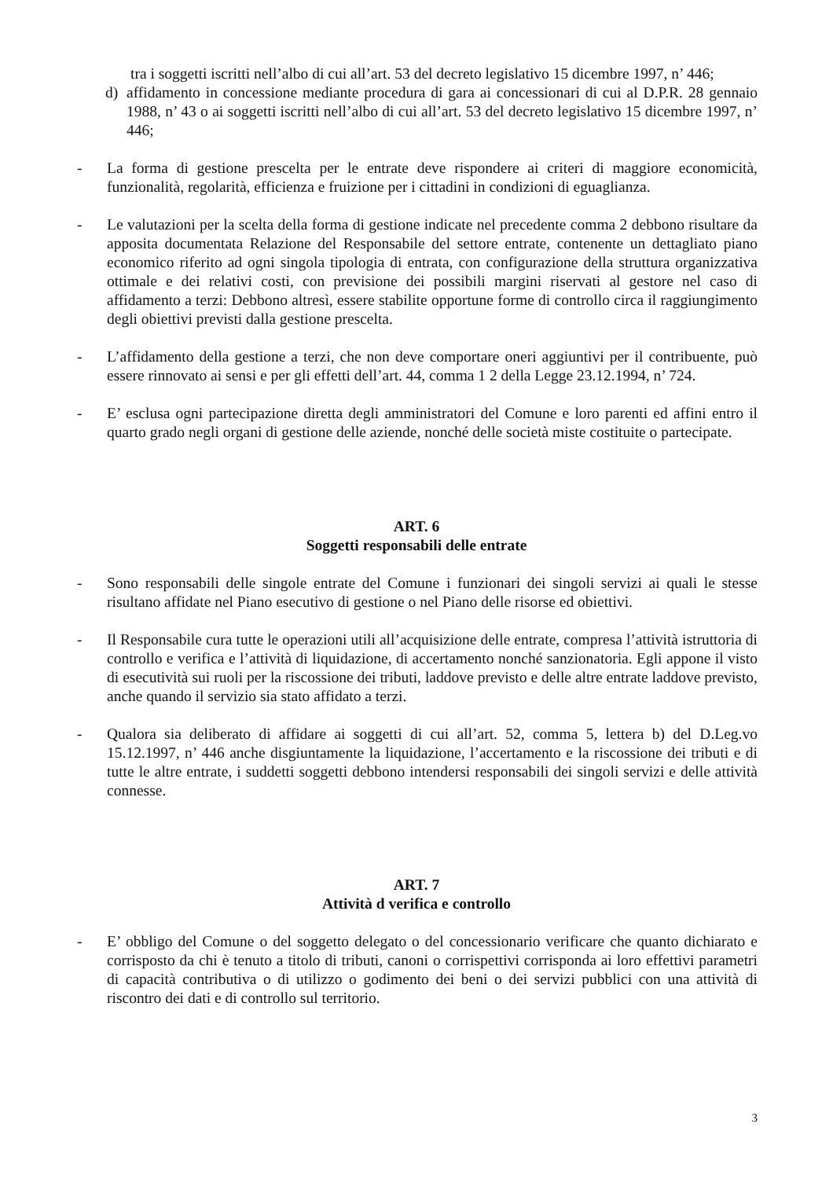tra i soggetti iscritti nell’albo di cui all’art. 53 del decreto legislativo 15 dicembre 1997, n’ 446;
d) affidamento in concessione mediante procedura di gara ai concessionari di cui al D.P.R. 28 gennaio 1988, n’ 43 o ai soggetti iscritti nell’albo di cui all’art. 53 del decreto legislativo 15 dicembre 1997, n’ 446;
- La forma di gestione prescelta per le entrate deve rispondere ai criteri di maggiore economicità, funzionalità, regolarità, efficienza e fruizione per i cittadini in condizioni di eguaglianza.
- Le valutazioni per la scelta della forma di gestione indicate nel precedente comma 2 debbono risultare da apposita documentata Relazione del Responsabile del settore entrate, contenente un dettagliato piano economico riferito ad ogni singola tipologia di entrata, con configurazione della struttura organizzativa ottimale e dei relativi costi, con previsione dei possibili margini riservati al gestore nel caso di affidamento a terzi: Debbono altresì, essere stabilite opportune forme di controllo circa il raggiungimento degli obiettivi previsti dalla gestione prescelta.
- L’affidamento della gestione a terzi, che non deve comportare oneri aggiuntivi per il contribuente, può essere rinnovato ai sensi e per gli effetti dell’art. 44, comma 1 2 della Legge 23.12.1994, n’ 724.
- E’ esclusa ogni partecipazione diretta degli amministratori del Comune e loro parenti ed affini entro il quarto grado negli organi di gestione delle aziende, nonché delle società miste costituite o partecipate.
ART. 6
Soggetti responsabili delle entrate
- Sono responsabili delle singole entrate del Comune i funzionari dei singoli servizi ai quali le stesse risultano affidate nel Piano esecutivo di gestione o nel Piano delle risorse ed obiettivi.
- Il Responsabile cura tutte le operazioni utili all’acquisizione delle entrate, compresa l’attività istruttoria di controllo e verifica e l’attività di liquidazione, di accertamento nonché sanzionatoria. Egli appone il visto di esecutività sui ruoli per la riscossione dei tributi, laddove previsto e delle altre entrate laddove previsto, anche quando il servizio sia stato affidato a terzi.
- Qualora sia deliberato di affidare ai soggetti di cui all’art. 52, comma 5, lettera b) del D.Leg.vo 15.12.1997, n’ 446 anche disgiuntamente la liquidazione, l’accertamento e la riscossione dei tributi e di tutte le altre entrate, i suddetti soggetti debbono intendersi responsabili dei singoli servizi e delle attività connesse.
ART. 7
Attività d verifica e controllo
- E’ obbligo del Comune o del soggetto delegato o del concessionario verificare che quanto dichiarato e corrisposto da chi è tenuto a titolo di tributi, canoni o corrispettivi corrisponda ai loro effettivi parametri di capacità contributiva o di utilizzo o godimento dei beni o dei servizi pubblici con una attività di riscontro dei dati e di controllo sul territorio.
3